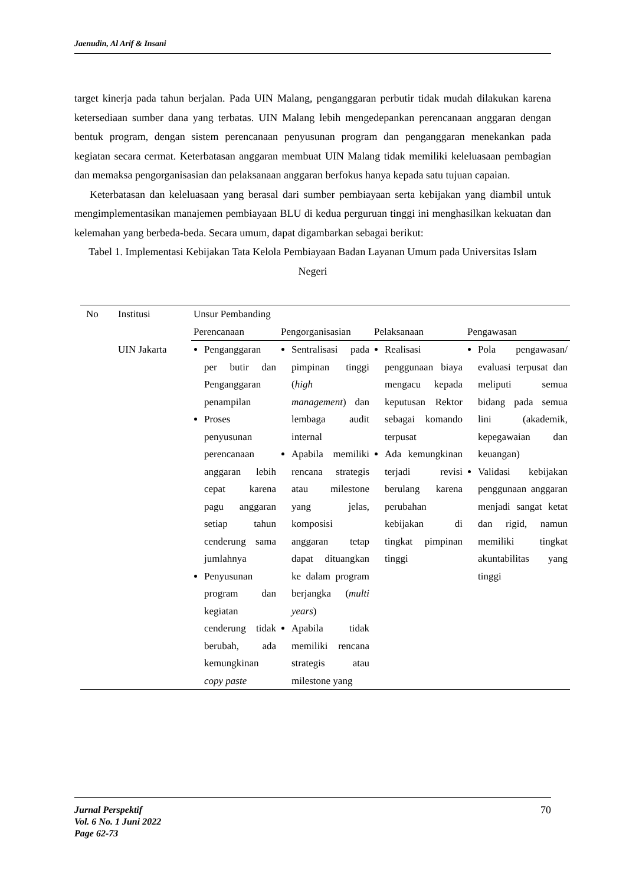Jaenudin, Al Arif & Insani
target kinerja pada tahun berjalan. Pada UIN Malang, penganggaran perbutir tidak mudah dilakukan karena ketersediaan sumber dana yang terbatas. UIN Malang lebih mengedepankan perencanaan anggaran dengan bentuk program, dengan sistem perencanaan penyusunan program dan penganggaran menekankan pada kegiatan secara cermat. Keterbatasan anggaran membuat UIN Malang tidak memiliki keleluasaan pembagian dan memaksa pengorganisasian dan pelaksanaan anggaran berfokus hanya kepada satu tujuan capaian.
Keterbatasan dan keleluasaan yang berasal dari sumber pembiayaan serta kebijakan yang diambil untuk mengimplementasikan manajemen pembiayaan BLU di kedua perguruan tinggi ini menghasilkan kekuatan dan kelemahan yang berbeda-beda. Secara umum, dapat digambarkan sebagai berikut:
Tabel 1. Implementasi Kebijakan Tata Kelola Pembiayaan Badan Layanan Umum pada Universitas Islam Negeri
| No | Institusi | Unsur Pembanding | | | |
| --- | --- | --- | --- | --- | --- |
| | | Perencanaan | Pengorganisasian | Pelaksanaan | Pengawasan |
| | UIN Jakarta | Penganggaran per butir dan Penganggaran penampilan Proses penyusunan perencanaan anggaran lebih cepat karena pagu anggaran setiap tahun cenderung sama jumlahnya Penyusunan program dan kegiatan cenderung tidak berubah, ada kemungkinan copy paste | Sentralisasi pada pimpinan tinggi ( high management ) dan lembaga audit internal Apabila memiliki rencana strategis atau milestone yang jelas, komposisi anggaran tetap dapat dituangkan ke dalam program berjangka ( multi years ) Apabila tidak memiliki rencana strategis atau milestone yang | Realisasi penggunaan biaya mengacu kepada keputusan Rektor sebagai komando terpusat Ada kemungkinan terjadi revisi berulang karena perubahan kebijakan di tingkat pimpinan tinggi | Pola pengawasan/ evaluasi terpusat dan meliputi semua bidang pada semua lini (akademik, kepegawaian dan keuangan) Validasi kebijakan penggunaan anggaran menjadi sangat ketat dan rigid, namun memiliki tingkat akuntabilitas yang tinggi |
Jurnal Perspektif
Vol. 6 No. 1 Juni 2022
Page 62-73
70